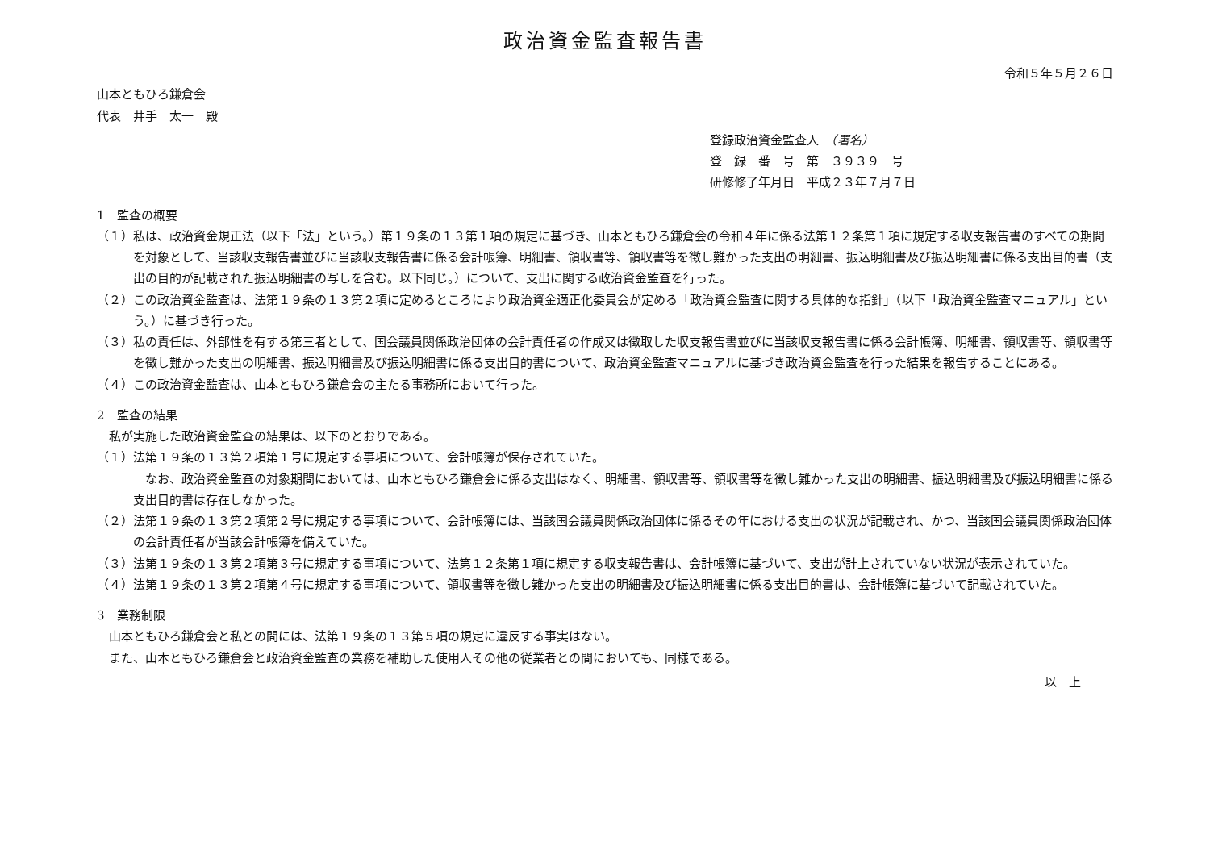政治資金監査報告書
令和５年５月２６日
山本ともひろ鎌倉会
代表　井手　太一　殿
登録政治資金監査人　（署名）
登　録　番　号　第　３９３９　号
研修修了年月日　平成２３年７月７日
1　監査の概要
（１）私は、政治資金規正法（以下「法」という。）第１９条の１３第１項の規定に基づき、山本ともひろ鎌倉会の令和４年に係る法第１２条第１項に規定する収支報告書のすべての期間を対象として、当該収支報告書並びに当該収支報告書に係る会計帳簿、明細書、領収書等、領収書等を徴し難かった支出の明細書、振込明細書及び振込明細書に係る支出目的書（支出の目的が記載された振込明細書の写しを含む。以下同じ。）について、支出に関する政治資金監査を行った。
（２）この政治資金監査は、法第１９条の１３第２項に定めるところにより政治資金適正化委員会が定める「政治資金監査に関する具体的な指針」（以下「政治資金監査マニュアル」という。）に基づき行った。
（３）私の責任は、外部性を有する第三者として、国会議員関係政治団体の会計責任者の作成又は徴取した収支報告書並びに当該収支報告書に係る会計帳簿、明細書、領収書等、領収書等を徴し難かった支出の明細書、振込明細書及び振込明細書に係る支出目的書について、政治資金監査マニュアルに基づき政治資金監査を行った結果を報告することにある。
（４）この政治資金監査は、山本ともひろ鎌倉会の主たる事務所において行った。
2　監査の結果
私が実施した政治資金監査の結果は、以下のとおりである。
（１）法第１９条の１３第２項第１号に規定する事項について、会計帳簿が保存されていた。
なお、政治資金監査の対象期間においては、山本ともひろ鎌倉会に係る支出はなく、明細書、領収書等、領収書等を徴し難かった支出の明細書、振込明細書及び振込明細書に係る支出目的書は存在しなかった。
（２）法第１９条の１３第２項第２号に規定する事項について、会計帳簿には、当該国会議員関係政治団体に係るその年における支出の状況が記載され、かつ、当該国会議員関係政治団体の会計責任者が当該会計帳簿を備えていた。
（３）法第１９条の１３第２項第３号に規定する事項について、法第１２条第１項に規定する収支報告書は、会計帳簿に基づいて、支出が計上されていない状況が表示されていた。
（４）法第１９条の１３第２項第４号に規定する事項について、領収書等を徴し難かった支出の明細書及び振込明細書に係る支出目的書は、会計帳簿に基づいて記載されていた。
3　業務制限
山本ともひろ鎌倉会と私との間には、法第１９条の１３第５項の規定に違反する事実はない。
また、山本ともひろ鎌倉会と政治資金監査の業務を補助した使用人その他の従業者との間においても、同様である。
以　上